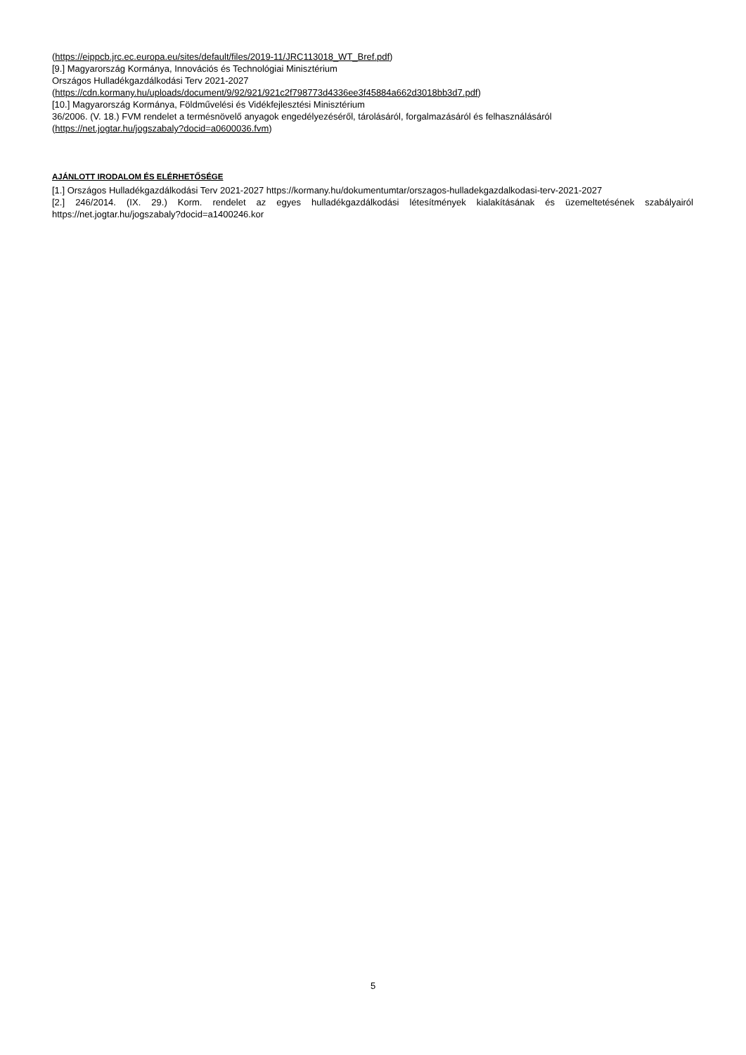(https://eippcb.jrc.ec.europa.eu/sites/default/files/2019-11/JRC113018_WT_Bref.pdf)
[9.] Magyarország Kormánya, Innovációs és Technológiai Minisztérium
Országos Hulladékgazdálkodási Terv 2021-2027
(https://cdn.kormany.hu/uploads/document/9/92/921/921c2f798773d4336ee3f45884a662d3018bb3d7.pdf)
[10.] Magyarország Kormánya, Földművelési és Vidékfejlesztési Minisztérium
36/2006. (V. 18.) FVM rendelet a termésnövelő anyagok engedélyezéséről, tárolásáról, forgalmazásáról és felhasználásáról
(https://net.jogtar.hu/jogszabaly?docid=a0600036.fvm)
AJÁNLOTT IRODALOM ÉS ELÉRHETŐSÉGE
[1.] Országos Hulladékgazdálkodási Terv 2021-2027 https://kormany.hu/dokumentumtar/orszagos-hulladekgazdalkodasi-terv-2021-2027
[2.] 246/2014. (IX. 29.) Korm. rendelet az egyes hulladékgazdálkodási létesítmények kialakításának és üzemeltetésének szabályairól https://net.jogtar.hu/jogszabaly?docid=a1400246.kor
5